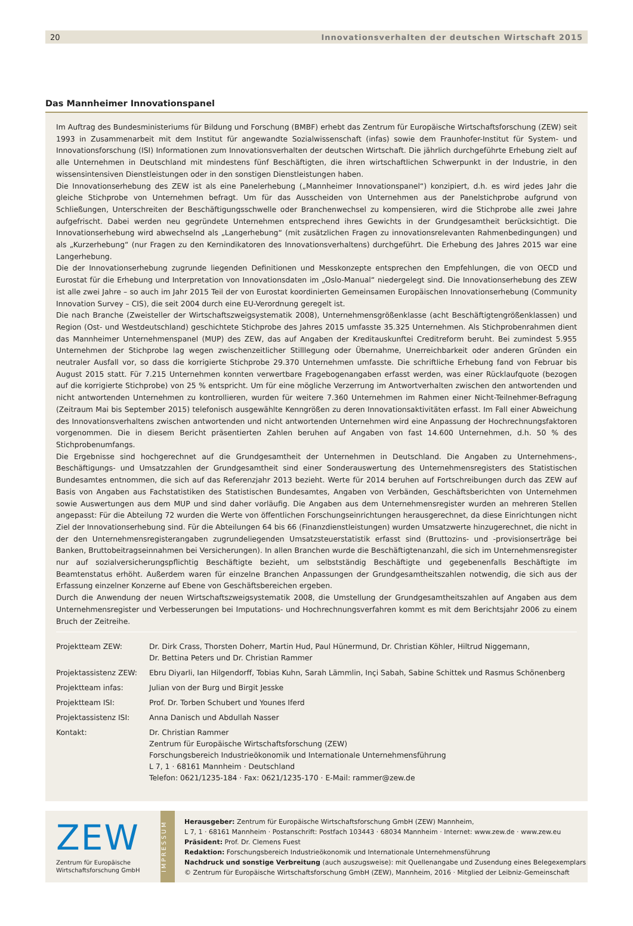20 Innovationsverhalten der deutschen Wirtschaft 2015
Das Mannheimer Innovationspanel
Im Auftrag des Bundesministeriums für Bildung und Forschung (BMBF) erhebt das Zentrum für Europäische Wirtschaftsforschung (ZEW) seit 1993 in Zusammenarbeit mit dem Institut für angewandte Sozialwissenschaft (infas) sowie dem Fraunhofer-Institut für System- und Innovationsforschung (ISI) Informationen zum Innovationsverhalten der deutschen Wirtschaft. Die jährlich durchgeführte Erhebung zielt auf alle Unternehmen in Deutschland mit mindestens fünf Beschäftigten, die ihren wirtschaftlichen Schwerpunkt in der Industrie, in den wissensintensiven Dienstleistungen oder in den sonstigen Dienstleistungen haben.
Die Innovationserhebung des ZEW ist als eine Panelerhebung („Mannheimer Innovationspanel“) konzipiert, d.h. es wird jedes Jahr die gleiche Stichprobe von Unternehmen befragt. Um für das Ausscheiden von Unternehmen aus der Panelstichprobe aufgrund von Schließungen, Unterschreiten der Beschäftigungsschwelle oder Branchenwechsel zu kompensieren, wird die Stichprobe alle zwei Jahre aufgefrischt. Dabei werden neu gegründete Unternehmen entsprechend ihres Gewichts in der Grundgesamtheit berücksichtigt. Die Innovationserhebung wird abwechselnd als „Langerhebung“ (mit zusätzlichen Fragen zu innovationsrelevanten Rahmenbedingungen) und als „Kurzerhebung“ (nur Fragen zu den Kernindikatoren des Innovationsverhaltens) durchgeführt. Die Erhebung des Jahres 2015 war eine Langerhebung.
Die der Innovationserhebung zugrunde liegenden Definitionen und Messkonzepte entsprechen den Empfehlungen, die von OECD und Eurostat für die Erhebung und Interpretation von Innovationsdaten im „Oslo-Manual“ niedergelegt sind. Die Innovationserhebung des ZEW ist alle zwei Jahre – so auch im Jahr 2015 Teil der von Eurostat koordinierten Gemeinsamen Europäischen Innovationserhebung (Community Innovation Survey – CIS), die seit 2004 durch eine EU-Verordnung geregelt ist.
Die nach Branche (Zweisteller der Wirtschaftszweigsystematik 2008), Unternehmensgrößenklasse (acht Beschäftigtengrößenklassen) und Region (Ost- und Westdeutschland) geschichtete Stichprobe des Jahres 2015 umfasste 35.325 Unternehmen. Als Stichprobenrahmen dient das Mannheimer Unternehmenspanel (MUP) des ZEW, das auf Angaben der Kreditauskunftei Creditreform beruht. Bei zumindest 5.955 Unternehmen der Stichprobe lag wegen zwischenzeitlicher Stilllegung oder Übernahme, Unerreichbarkeit oder anderen Gründen ein neutraler Ausfall vor, so dass die korrigierte Stichprobe 29.370 Unternehmen umfasste. Die schriftliche Erhebung fand von Februar bis August 2015 statt. Für 7.215 Unternehmen konnten verwertbare Fragebogenangaben erfasst werden, was einer Rücklaufquote (bezogen auf die korrigierte Stichprobe) von 25 % entspricht. Um für eine mögliche Verzerrung im Antwortverhalten zwischen den antwortenden und nicht antwortenden Unternehmen zu kontrollieren, wurden für weitere 7.360 Unternehmen im Rahmen einer Nicht-Teilnehmer-Befragung (Zeitraum Mai bis September 2015) telefonisch ausgewählte Kenngrößen zu deren Innovationsaktivitäten erfasst. Im Fall einer Abweichung des Innovationsverhaltens zwischen antwortenden und nicht antwortenden Unternehmen wird eine Anpassung der Hochrechnungsfaktoren vorgenommen. Die in diesem Bericht präsentierten Zahlen beruhen auf Angaben von fast 14.600 Unternehmen, d.h. 50 % des Stichprobenumfangs.
Die Ergebnisse sind hochgerechnet auf die Grundgesamtheit der Unternehmen in Deutschland. Die Angaben zu Unternehmens-, Beschäftigungs- und Umsatzzahlen der Grundgesamtheit sind einer Sonderauswertung des Unternehmensregisters des Statistischen Bundesamtes entnommen, die sich auf das Referenzjahr 2013 bezieht. Werte für 2014 beruhen auf Fortschreibungen durch das ZEW auf Basis von Angaben aus Fachstatistiken des Statistischen Bundesamtes, Angaben von Verbänden, Geschäftsberichten von Unternehmen sowie Auswertungen aus dem MUP und sind daher vorläufig. Die Angaben aus dem Unternehmensregister wurden an mehreren Stellen angepasst: Für die Abteilung 72 wurden die Werte von öffentlichen Forschungseinrichtungen herausgerechnet, da diese Einrichtungen nicht Ziel der Innovationserhebung sind. Für die Abteilungen 64 bis 66 (Finanzdienstleistungen) wurden Umsatzwerte hinzugerechnet, die nicht in der den Unternehmensregisterangaben zugrundeliegenden Umsatzsteuerstatistik erfasst sind (Bruttozins- und -provisionserträge bei Banken, Bruttobeitragseinnahmen bei Versicherungen). In allen Branchen wurde die Beschäftigtenanzahl, die sich im Unternehmensregister nur auf sozialversicherungspflichtig Beschäftigte bezieht, um selbstständig Beschäftigte und gegebenenfalls Beschäftigte im Beamtenstatus erhöht. Außerdem waren für einzelne Branchen Anpassungen der Grundgesamtheitszahlen notwendig, die sich aus der Erfassung einzelner Konzerne auf Ebene von Geschäftsbereichen ergeben.
Durch die Anwendung der neuen Wirtschaftszweigsystematik 2008, die Umstellung der Grundgesamtheitszahlen auf Angaben aus dem Unternehmensregister und Verbesserungen bei Imputations- und Hochrechnungsverfahren kommt es mit dem Berichtsjahr 2006 zu einem Bruch der Zeitreihe.
| Projektteam ZEW: | Dr. Dirk Crass, Thorsten Doherr, Martin Hud, Paul Hünermund, Dr. Christian Köhler, Hiltrud Niggemann, Dr. Bettina Peters und Dr. Christian Rammer |
| Projektassistenz ZEW: | Ebru Diyarli, Ian Hilgendorff, Tobias Kuhn, Sarah Lämmlin, Inçi Sabah, Sabine Schittek und Rasmus Schönenberg |
| Projektteam infas: | Julian von der Burg und Birgit Jesske |
| Projektteam ISI: | Prof. Dr. Torben Schubert und Younes Iferd |
| Projektassistenz ISI: | Anna Danisch und Abdullah Nasser |
| Kontakt: | Dr. Christian Rammer Zentrum für Europäische Wirtschaftsforschung (ZEW) Forschungsbereich Industrieökonomik und Internationale Unternehmensführung L 7, 1 · 68161 Mannheim · Deutschland Telefon: 0621/1235-184 · Fax: 0621/1235-170 · E-Mail: rammer@zew.de |
ZEW
Zentrum für Europäische
Wirtschaftsforschung GmbH
IMPRESSUM
Herausgeber: Zentrum für Europäische Wirtschaftsforschung GmbH (ZEW) Mannheim,
L 7, 1 · 68161 Mannheim · Postanschrift: Postfach 103443 · 68034 Mannheim · Internet: www.zew.de · www.zew.eu
Präsident: Prof. Dr. Clemens Fuest
Redaktion: Forschungsbereich Industrieökonomik und Internationale Unternehmensführung
Nachdruck und sonstige Verbreitung (auch auszugsweise): mit Quellenangabe und Zusendung eines Belegexemplars
© Zentrum für Europäische Wirtschaftsforschung GmbH (ZEW), Mannheim, 2016 · Mitglied der Leibniz-Gemeinschaft